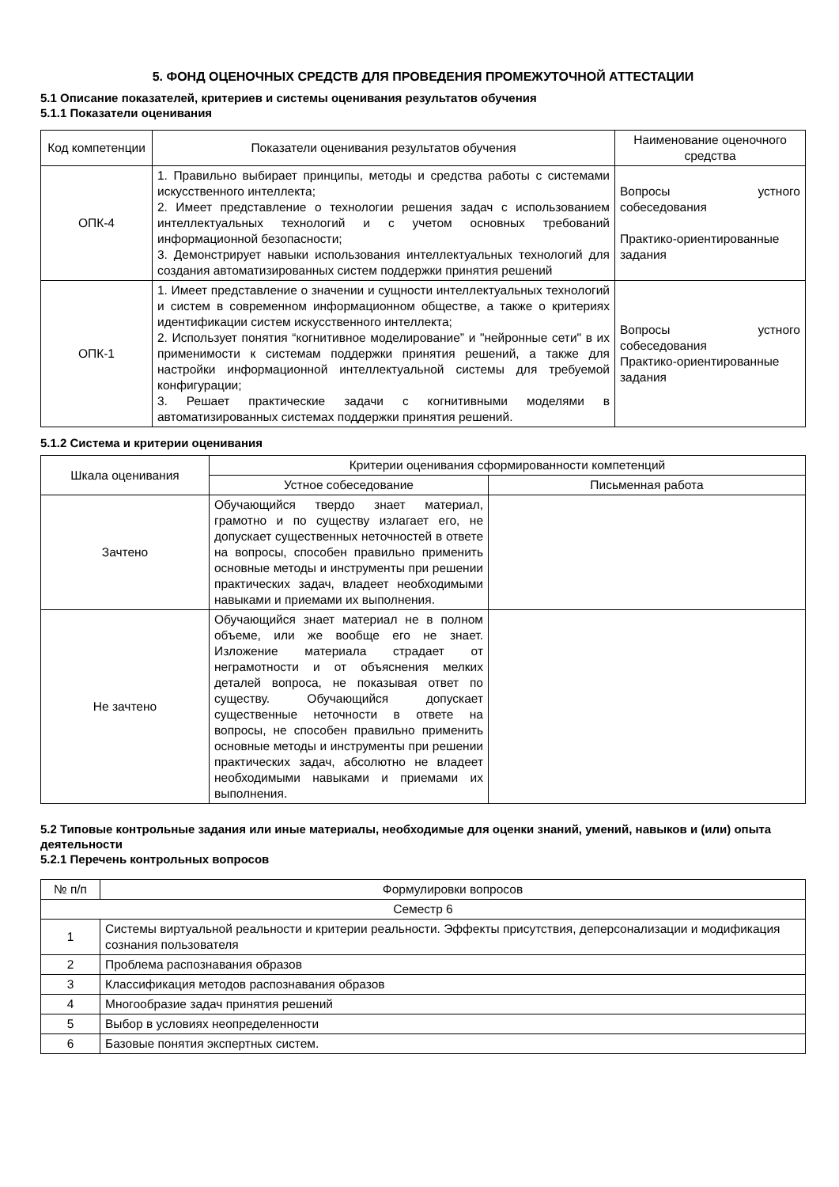5. ФОНД ОЦЕНОЧНЫХ СРЕДСТВ ДЛЯ ПРОВЕДЕНИЯ ПРОМЕЖУТОЧНОЙ АТТЕСТАЦИИ
5.1 Описание показателей, критериев и системы оценивания результатов обучения
5.1.1 Показатели оценивания
| Код компетенции | Показатели оценивания результатов обучения | Наименование оценочного средства |
| --- | --- | --- |
| ОПК-4 | 1. Правильно выбирает принципы, методы и средства работы с системами искусственного интеллекта; 2. Имеет представление о технологии решения задач с использованием интеллектуальных технологий и с учетом основных требований информационной безопасности; 3. Демонстрирует навыки использования интеллектуальных технологий для создания автоматизированных систем поддержки принятия решений | Вопросы устного собеседования Практико-ориентированные задания |
| ОПК-1 | 1. Имеет представление о значении и сущности интеллектуальных технологий и систем в современном информационном обществе, а также о критериях идентификации систем искусственного интеллекта; 2. Использует понятия “когнитивное моделирование” и "нейронные сети" в их применимости к системам поддержки принятия решений, а также для настройки информационной интеллектуальной системы для требуемой конфигурации; 3. Решает практические задачи с когнитивными моделями в автоматизированных системах поддержки принятия решений. | Вопросы устного собеседования Практико-ориентированные задания |
5.1.2 Система и критерии оценивания
| Шкала оценивания | Критерии оценивания сформированности компетенций | |
| --- | --- | --- |
| | Устное собеседование | Письменная работа |
| Зачтено | Обучающийся твердо знает материал, грамотно и по существу излагает его, не допускает существенных неточностей в ответе на вопросы, способен правильно применить основные методы и инструменты при решении практических задач, владеет необходимыми навыками и приемами их выполнения. | |
| Не зачтено | Обучающийся знает материал не в полном объеме, или же вообще его не знает. Изложение материала страдает от неграмотности и от объяснения мелких деталей вопроса, не показывая ответ по существу. Обучающийся допускает существенные неточности в ответе на вопросы, не способен правильно применить основные методы и инструменты при решении практических задач, абсолютно не владеет необходимыми навыками и приемами их выполнения. | |
5.2 Типовые контрольные задания или иные материалы, необходимые для оценки знаний, умений, навыков и (или) опыта деятельности
5.2.1 Перечень контрольных вопросов
| № п/п | Формулировки вопросов |
| --- | --- |
| Семестр 6 | |
| 1 | Системы виртуальной реальности и критерии реальности. Эффекты присутствия, деперсонализации и модификация сознания пользователя |
| 2 | Проблема распознавания образов |
| 3 | Классификация методов распознавания образов |
| 4 | Многообразие задач принятия решений |
| 5 | Выбор в условиях неопределенности |
| 6 | Базовые понятия экспертных систем. |